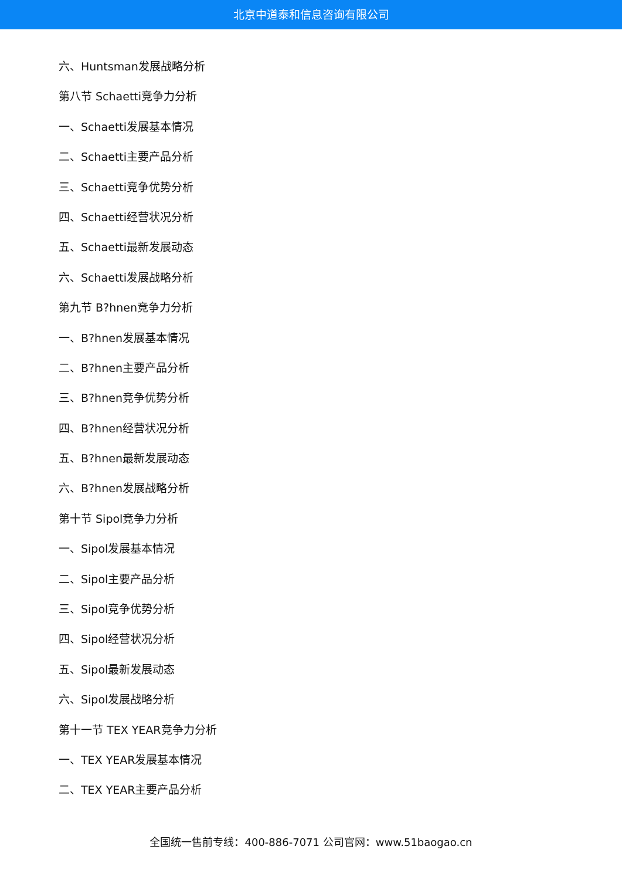北京中道泰和信息咨询有限公司
六、Huntsman发展战略分析
第八节 Schaetti竞争力分析
一、Schaetti发展基本情况
二、Schaetti主要产品分析
三、Schaetti竞争优势分析
四、Schaetti经营状况分析
五、Schaetti最新发展动态
六、Schaetti发展战略分析
第九节 B?hnen竞争力分析
一、B?hnen发展基本情况
二、B?hnen主要产品分析
三、B?hnen竞争优势分析
四、B?hnen经营状况分析
五、B?hnen最新发展动态
六、B?hnen发展战略分析
第十节 Sipol竞争力分析
一、Sipol发展基本情况
二、Sipol主要产品分析
三、Sipol竞争优势分析
四、Sipol经营状况分析
五、Sipol最新发展动态
六、Sipol发展战略分析
第十一节 TEX YEAR竞争力分析
一、TEX YEAR发展基本情况
二、TEX YEAR主要产品分析
全国统一售前专线：400-886-7071 公司官网：www.51baogao.cn